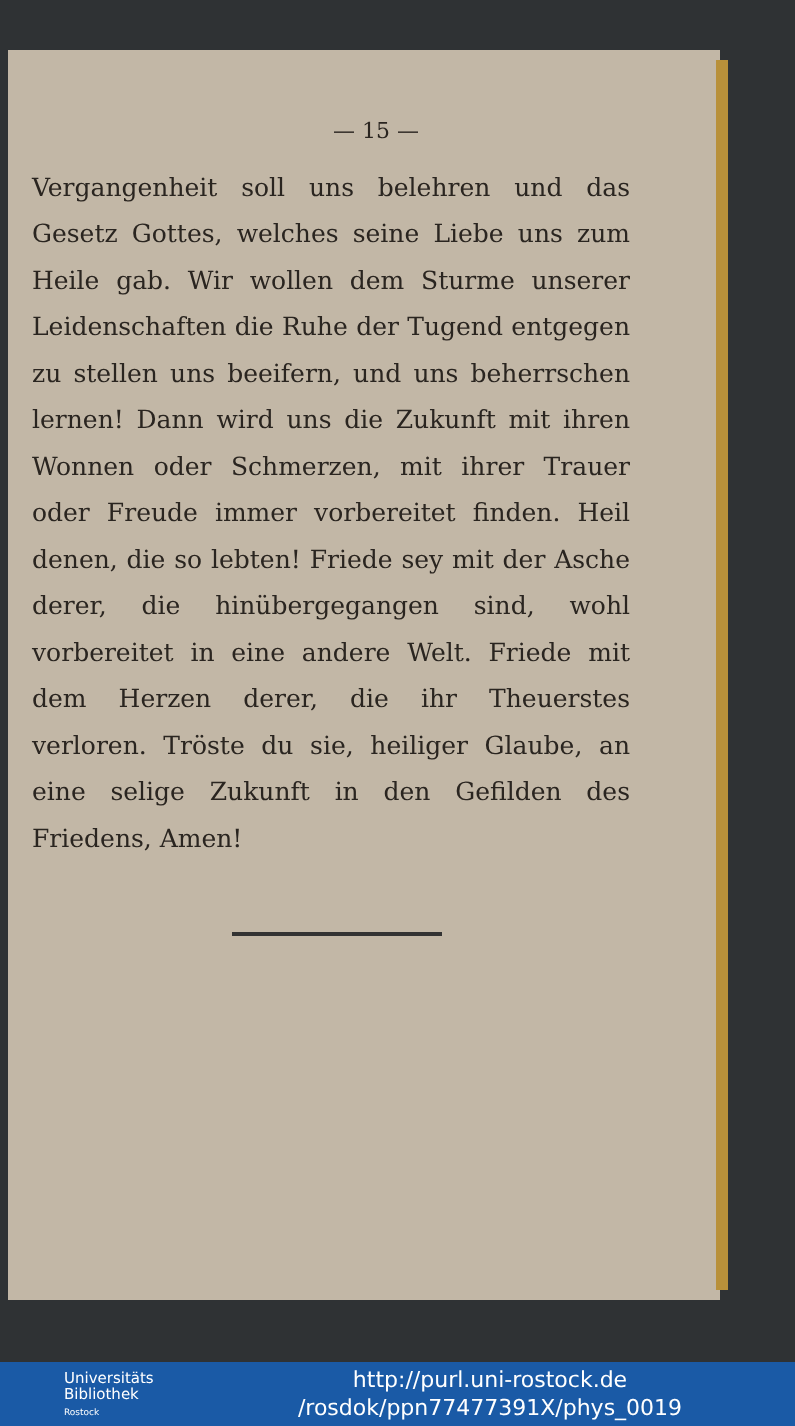— 15 —
Vergangenheit soll uns belehren und das Gesetz Gottes, welches seine Liebe uns zum Heile gab. Wir wollen dem Sturme unserer Leidenschaften die Ruhe der Tugend entgegen zu stellen uns beeifern, und uns beherrschen lernen! Dann wird uns die Zukunft mit ihren Wonnen oder Schmerzen, mit ihrer Trauer oder Freude immer vorbereitet finden. Heil denen, die so lebten! Friede sey mit der Asche derer, die hinübergegangen sind, wohl vorbereitet in eine andere Welt. Friede mit dem Herzen derer, die ihr Theuerstes verloren. Tröste du sie, heiliger Glaube, an eine selige Zukunft in den Gefilden des Friedens, Amen!
Universitäts
Bibliothek
Rostock
http://purl.uni-rostock.de
/rosdok/ppn77477391X/phys_0019